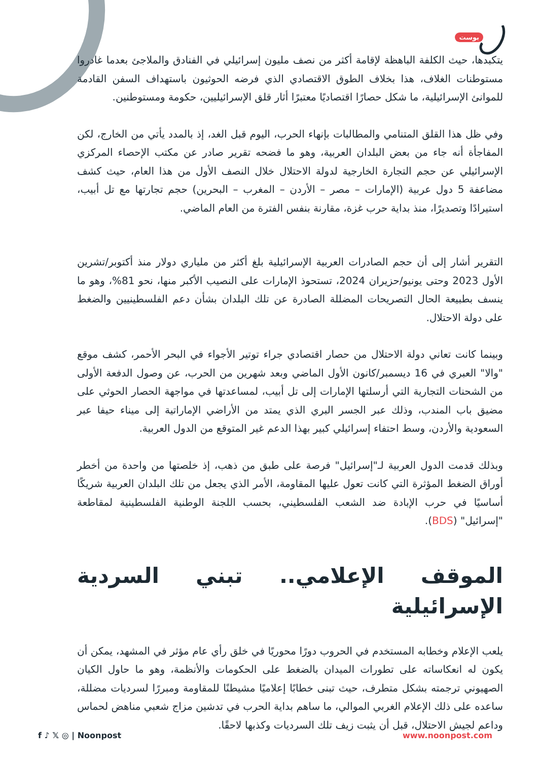بوست
يتكبدها، حيث الكلفة الباهظة لإقامة أكثر من نصف مليون إسرائيلي في الفنادق والملاجئ بعدما غادروا مستوطنات الغلاف، هذا بخلاف الطوق الاقتصادي الذي فرضه الحوثيون باستهداف السفن القادمة للموانئ الإسرائيلية، ما شكل حصارًا اقتصاديًا معتبرًا أثار قلق الإسرائيليين، حكومة ومستوطنين.
وفي ظل هذا القلق المتنامي والمطالبات بإنهاء الحرب، اليوم قبل الغد، إذ بالمدد يأتي من الخارج، لكن المفاجأة أنه جاء من بعض البلدان العربية، وهو ما فضحه تقرير صادر عن مكتب الإحصاء المركزي الإسرائيلي عن حجم التجارة الخارجية لدولة الاحتلال خلال النصف الأول من هذا العام، حيث كشف مضاعفة 5 دول عربية (الإمارات – مصر – الأردن – المغرب – البحرين) حجم تجارتها مع تل أبيب، استيرادًا وتصديرًا، منذ بداية حرب غزة، مقارنة بنفس الفترة من العام الماضي.
التقرير أشار إلى أن حجم الصادرات العربية الإسرائيلية بلغ أكثر من ملياري دولار منذ أكتوبر/تشرين الأول 2023 وحتى يونيو/حزيران 2024، تستحوذ الإمارات على النصيب الأكبر منها، نحو 81%، وهو ما ينسف بطبيعة الحال التصريحات المضللة الصادرة عن تلك البلدان بشأن دعم الفلسطينيين والضغط على دولة الاحتلال.
وبينما كانت تعاني دولة الاحتلال من حصار اقتصادي جراء توتير الأجواء في البحر الأحمر، كشف موقع "والا" العبري في 16 ديسمبر/كانون الأول الماضي وبعد شهرين من الحرب، عن وصول الدفعة الأولى من الشحنات التجارية التي أرسلتها الإمارات إلى تل أبيب، لمساعدتها في مواجهة الحصار الحوثي على مضيق باب المندب، وذلك عبر الجسر البري الذي يمتد من الأراضي الإماراتية إلى ميناء حيفا عبر السعودية والأردن، وسط احتفاء إسرائيلي كبير بهذا الدعم غير المتوقع من الدول العربية.
وبذلك قدمت الدول العربية لـ"إسرائيل" فرصة على طبق من ذهب، إذ خلصتها من واحدة من أخطر أوراق الضغط المؤثرة التي كانت تعول عليها المقاومة، الأمر الذي يجعل من تلك البلدان العربية شريكًا أساسيًا في حرب الإبادة ضد الشعب الفلسطيني، بحسب اللجنة الوطنية الفلسطينية لمقاطعة "إسرائيل" (BDS).
الموقف الإعلامي.. تبني السردية الإسرائيلية
يلعب الإعلام وخطابه المستخدم في الحروب دورًا محوريًا في خلق رأي عام مؤثر في المشهد، يمكن أن يكون له انعكاساته على تطورات الميدان بالضغط على الحكومات والأنظمة، وهو ما حاول الكيان الصهيوني ترجمته بشكل متطرف، حيث تبنى خطابًا إعلاميًا مشيطنًا للمقاومة ومبررًا لسرديات مضللة، ساعده على ذلك الإعلام الغربي الموالي، ما ساهم بداية الحرب في تدشين مزاج شعبي مناهض لحماس وداعم لجيش الاحتلال، قبل أن يثبت زيف تلك السرديات وكذبها لاحقًا.
f ♪ 𝕏 ◎ | Noonpost www.noonpost.com